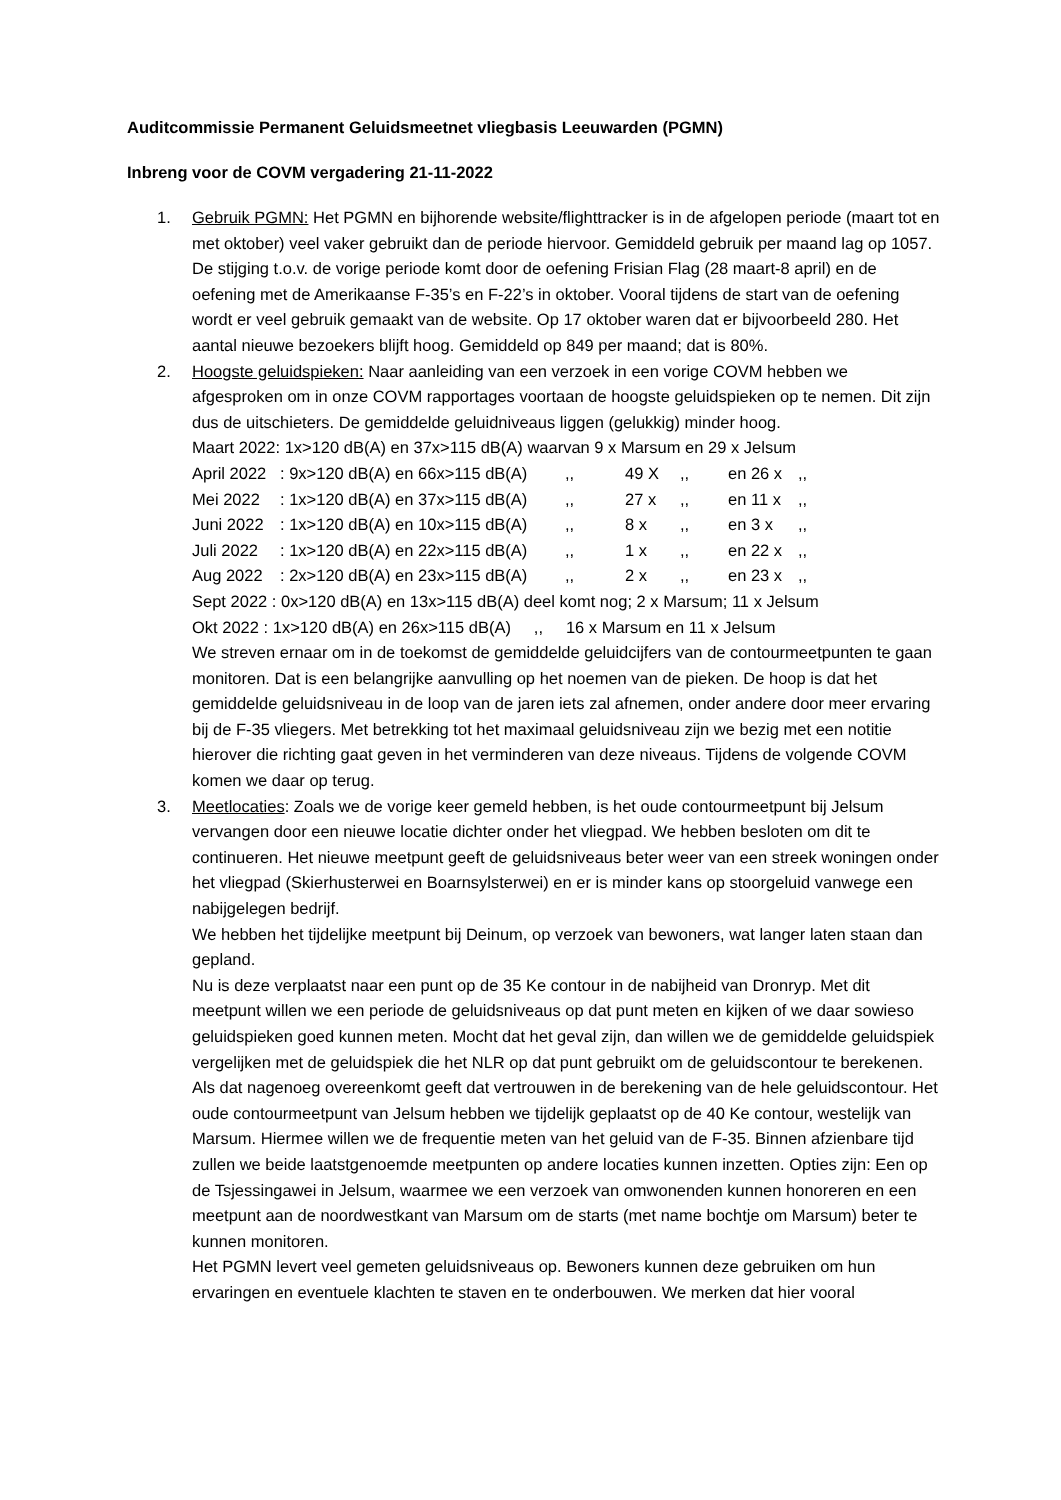Auditcommissie Permanent Geluidsmeetnet vliegbasis Leeuwarden (PGMN)
Inbreng voor de COVM vergadering 21-11-2022
1. Gebruik PGMN: Het PGMN en bijhorende website/flighttracker is in de afgelopen periode (maart tot en met oktober) veel vaker gebruikt dan de periode hiervoor. Gemiddeld gebruik per maand lag op 1057. De stijging t.o.v. de vorige periode komt door de oefening Frisian Flag (28 maart-8 april) en de oefening met de Amerikaanse F-35’s en F-22’s in oktober. Vooral tijdens de start van de oefening wordt er veel gebruik gemaakt van de website. Op 17 oktober waren dat er bijvoorbeeld 280. Het aantal nieuwe bezoekers blijft hoog. Gemiddeld op 849 per maand; dat is 80%.
2. Hoogste geluidspieken: Naar aanleiding van een verzoek in een vorige COVM hebben we afgesproken om in onze COVM rapportages voortaan de hoogste geluidspieken op te nemen. Dit zijn dus de uitschieters. De gemiddelde geluidniveaus liggen (gelukkig) minder hoog.
Maart 2022: 1x>120 dB(A) en 37x>115 dB(A) waarvan 9 x Marsum en 29 x Jelsum
April 2022: 9x>120 dB(A) en 66x>115 dB(A),, 49 X,, en 26 x,,
Mei 2022: 1x>120 dB(A) en 37x>115 dB(A),, 27 x,, en 11 x,,
Juni 2022: 1x>120 dB(A) en 10x>115 dB(A),, 8 x,, en 3 x,,
Juli 2022: 1x>120 dB(A) en 22x>115 dB(A),, 1 x,, en 22 x,,
Aug 2022: 2x>120 dB(A) en 23x>115 dB(A),, 2 x,, en 23 x,,
Sept 2022 : 0x>120 dB(A) en 13x>115 dB(A) deel komt nog; 2 x Marsum; 11 x Jelsum
Okt 2022 : 1x>120 dB(A) en 26x>115 dB(A) ,, 16 x Marsum en 11 x Jelsum
We streven ernaar om in de toekomst de gemiddelde geluidcijfers van de contourmeetpunten te gaan monitoren. Dat is een belangrijke aanvulling op het noemen van de pieken. De hoop is dat het gemiddelde geluidsniveau in de loop van de jaren iets zal afnemen, onder andere door meer ervaring bij de F-35 vliegers. Met betrekking tot het maximaal geluidsniveau zijn we bezig met een notitie hierover die richting gaat geven in het verminderen van deze niveaus. Tijdens de volgende COVM komen we daar op terug.
3. Meetlocaties: Zoals we de vorige keer gemeld hebben, is het oude contourmeetpunt bij Jelsum vervangen door een nieuwe locatie dichter onder het vliegpad. We hebben besloten om dit te continueren. Het nieuwe meetpunt geeft de geluidsniveaus beter weer van een streek woningen onder het vliegpad (Skierhusterwei en Boarnsylsterwei) en er is minder kans op stoorgeluid vanwege een nabijgelegen bedrijf.
We hebben het tijdelijke meetpunt bij Deinum, op verzoek van bewoners, wat langer laten staan dan gepland.
Nu is deze verplaatst naar een punt op de 35 Ke contour in de nabijheid van Dronryp. Met dit meetpunt willen we een periode de geluidsniveaus op dat punt meten en kijken of we daar sowieso geluidspieken goed kunnen meten. Mocht dat het geval zijn, dan willen we de gemiddelde geluidspiek vergelijken met de geluidspiek die het NLR op dat punt gebruikt om de geluidscontour te berekenen. Als dat nagenoeg overeenkomt geeft dat vertrouwen in de berekening van de hele geluidscontour. Het oude contourmeetpunt van Jelsum hebben we tijdelijk geplaatst op de 40 Ke contour, westelijk van Marsum. Hiermee willen we de frequentie meten van het geluid van de F-35. Binnen afzienbare tijd zullen we beide laatstgenoemde meetpunten op andere locaties kunnen inzetten. Opties zijn: Een op de Tsjessingawei in Jelsum, waarmee we een verzoek van omwonenden kunnen honoreren en een meetpunt aan de noordwestkant van Marsum om de starts (met name bochtje om Marsum) beter te kunnen monitoren.
Het PGMN levert veel gemeten geluidsniveaus op. Bewoners kunnen deze gebruiken om hun ervaringen en eventuele klachten te staven en te onderbouwen. We merken dat hier vooral